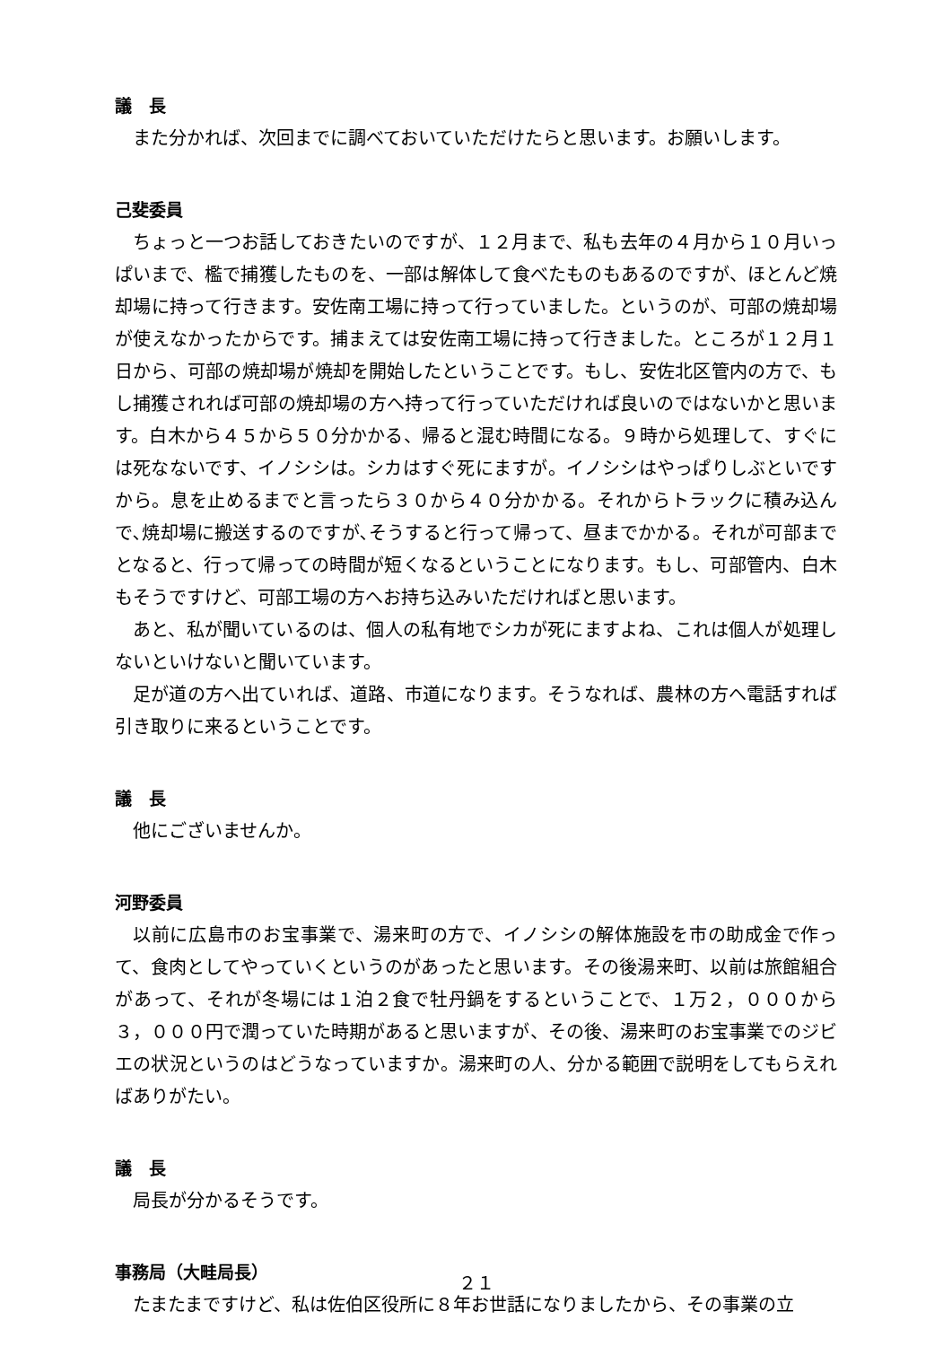議　長
また分かれば、次回までに調べておいていただけたらと思います。お願いします。
己斐委員
ちょっと一つお話しておきたいのですが、１２月まで、私も去年の４月から１０月いっぱいまで、檻で捕獲したものを、一部は解体して食べたものもあるのですが、ほとんど焼却場に持って行きます。安佐南工場に持って行っていました。というのが、可部の焼却場が使えなかったからです。捕まえては安佐南工場に持って行きました。ところが１２月１日から、可部の焼却場が焼却を開始したということです。もし、安佐北区管内の方で、もし捕獲されれば可部の焼却場の方へ持って行っていただければ良いのではないかと思います。白木から４５から５０分かかる、帰ると混む時間になる。９時から処理して、すぐには死なないです、イノシシは。シカはすぐ死にますが。イノシシはやっぱりしぶといですから。息を止めるまでと言ったら３０から４０分かかる。それからトラックに積み込んで､焼却場に搬送するのですが､そうすると行って帰って、昼までかかる。それが可部までとなると、行って帰っての時間が短くなるということになります。もし、可部管内、白木もそうですけど、可部工場の方へお持ち込みいただければと思います。
あと、私が聞いているのは、個人の私有地でシカが死にますよね、これは個人が処理しないといけないと聞いています。
足が道の方へ出ていれば、道路、市道になります。そうなれば、農林の方へ電話すれば引き取りに来るということです。
議　長
他にございませんか。
河野委員
以前に広島市のお宝事業で、湯来町の方で、イノシシの解体施設を市の助成金で作って、食肉としてやっていくというのがあったと思います。その後湯来町、以前は旅館組合があって、それが冬場には１泊２食で牡丹鍋をするということで、１万２，０００から３，０００円で潤っていた時期があると思いますが、その後、湯来町のお宝事業でのジビエの状況というのはどうなっていますか。湯来町の人、分かる範囲で説明をしてもらえればありがたい。
議　長
局長が分かるそうです。
事務局（大畦局長）
たまたまですけど、私は佐伯区役所に８年お世話になりましたから、その事業の立
２１